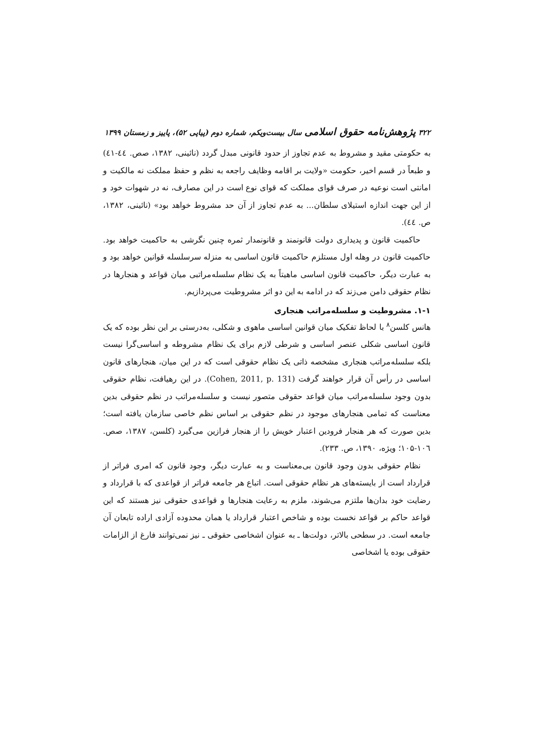۳۲۲ پژوهش‌نامه حقوق اسلامی سال بیست‌ویکم، شماره دوم (پیاپی ۵۲)، پاییز و زمستان ۱۳۹۹
به حکومتی مقید و مشروط به عدم تجاوز از حدود قانونی مبدل گردد (نائینی، ۱۳۸۲، صص. ٤٤-٤١) و طبعاً در قسم اخیر، حکومت «ولایت بر اقامه وظایف راجعه به نظم و حفظ مملکت نه مالکیت و امانتی است نوعیه در صرف قوای مملکت که قوای نوع است در این مصارف، نه در شهوات خود و از این جهت اندازه استیلای سلطان... به عدم تجاوز از آن حد مشروط خواهد بود» (نائینی، ۱۳۸۲، ص. ٤٤).
حاکمیت قانون و پدیداری دولت قانونمند و قانونمدار ثمره چنین نگرشی به حاکمیت خواهد بود. حاکمیت قانون در وهله اول مستلزم حاکمیت قانون اساسی به منزله سرسلسله قوانین خواهد بود و به عبارت دیگر، حاکمیت قانون اساسی ماهیتاً به یک نظام سلسله‌مراتبی میان قواعد و هنجارها در نظام حقوقی دامن می‌زند که در ادامه به این دو اثر مشروطیت می‌پردازیم.
۱-۱. مشروطیت و سلسله‌مراتب هنجاری
هانس کلسن<sup>۸</sup> با لحاظ تفکیک میان قوانین اساسی ماهوی و شکلی، به‌درستی بر این نظر بوده که یک قانون اساسی شکلی عنصر اساسی و شرطی لازم برای یک نظام مشروطه و اساسی‌گرا نیست بلکه سلسله‌مراتب هنجاری مشخصه ذاتی یک نظام حقوقی است که در این میان، هنجارهای قانون اساسی در رأس آن قرار خواهند گرفت (Cohen, 2011, p. 131). در این رهیافت، نظام حقوقی بدون وجود سلسله‌مراتب میان قواعد حقوقی متصور نیست و سلسله‌مراتب در نظم حقوقی بدین معناست که تمامی هنجارهای موجود در نظم حقوقی بر اساس نظم خاصی سازمان یافته است؛ بدین صورت که هر هنجار فرودین اعتبار خویش را از هنجار فرازین می‌گیرد (کلسن، ۱۳۸۷، صص. ۱۰٦-۱۰۵؛ ویژه، ۱۳۹۰، ص. ۲۳۳).
نظام حقوقی بدون وجود قانون بی‌معناست و به عبارت دیگر، وجود قانون که امری فراتر از قرارداد است از بایسته‌های هر نظام حقوقی است. اتباع هر جامعه فراتر از قواعدی که با قرارداد و رضایت خود بدان‌ها ملتزم می‌شوند، ملزم به رعایت هنجارها و قواعدی حقوقی نیز هستند که این قواعد حاکم بر قواعد نخست بوده و شاخص اعتبار قرارداد یا همان محدوده آزادی اراده تابعان آن جامعه است. در سطحی بالاتر، دولت‌ها ـ به عنوان اشخاصی حقوقی ـ نیز نمی‌توانند فارغ از الزامات حقوقی بوده یا اشخاصی